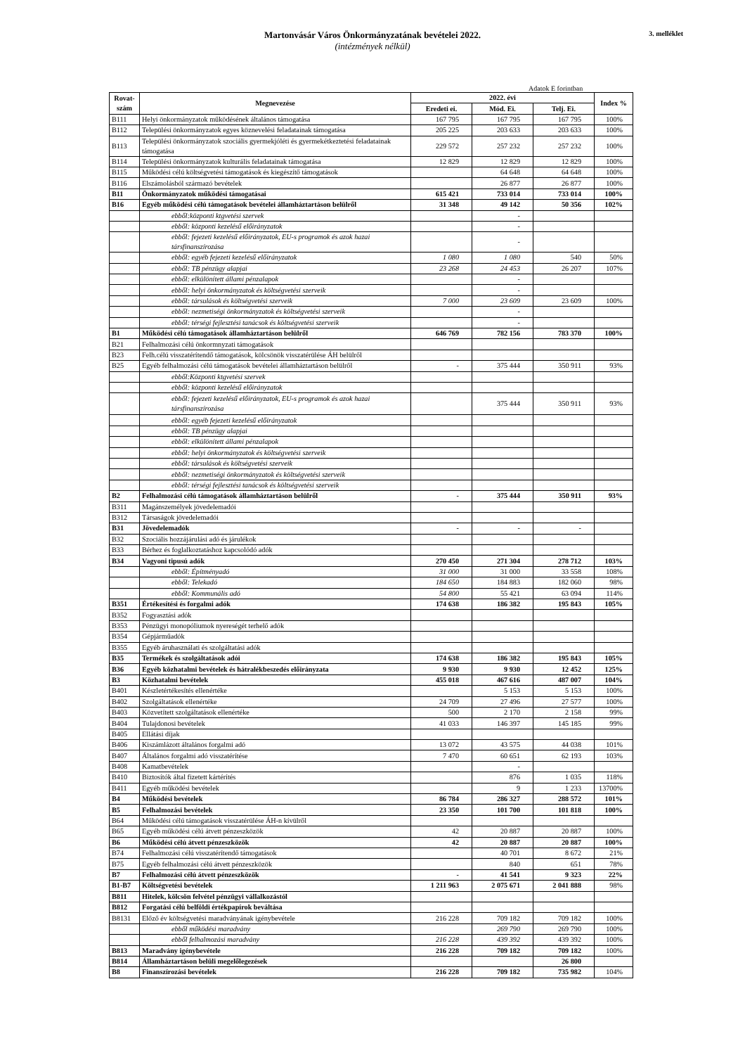Martonvásár Város Önkormányzatának bevételei 2022.
(intézmények nélkül)
3. melléklet
Adatok E forintban
| Rovat-szám | Megnevezése | 2022. évi | | | Index % |
| --- | --- | --- | --- | --- | --- |
| | | Eredeti ei. | Mód. Ei. | Telj. Ei. | |
| B111 | Helyi önkormányzatok működésének általános támogatása | 167 795 | 167 795 | 167 795 | 100% |
| B112 | Települési önkormányzatok egyes köznevelési feladatainak támogatása | 205 225 | 203 633 | 203 633 | 100% |
| B113 | Települési önkormányzatok szociális gyermekjóléti és gyermekétkeztetési feladatainak támogatása | 229 572 | 257 232 | 257 232 | 100% |
| B114 | Települési önkormányzatok kulturális feladatainak támogatása | 12 829 | 12 829 | 12 829 | 100% |
| B115 | Működési célú költségvetési támogatások és kiegészítő támogatások | | 64 648 | 64 648 | 100% |
| B116 | Elszámolásból származó bevételek | | 26 877 | 26 877 | 100% |
| B11 | Önkormányzatok működési támogatásai | 615 421 | 733 014 | 733 014 | 100% |
| B16 | Egyéb működési célú támogatások bevételei államháztartáson belülről | 31 348 | 49 142 | 50 356 | 102% |
| | ebből:központi ktgvetési szervek | | - | | |
| | ebből: központi kezelésű előirányzatok | | - | | |
| | ebből: fejezeti kezelésű előirányzatok, EU-s programok és azok hazai társfinanszírozása | | - | | |
| | ebből: egyéb fejezeti kezelésű előirányzatok | 1 080 | 1 080 | 540 | 50% |
| | ebből: TB pénzügy alapjai | 23 268 | 24 453 | 26 207 | 107% |
| | ebből: elkülönített állami pénzalapok | | - | | |
| | ebből: helyi önkormányzatok és költségvetési szerveik | | - | | |
| | ebből: társulások és költségvetési szerveik | 7 000 | 23 609 | 23 609 | 100% |
| | ebből: nezmetiségi önkormányzatok és költségvetési szerveik | | - | | |
| | ebből: térségi fejlesztési tanácsok és költségvetési szerveik | | - | | |
| B1 | Működési célú támogatások államháztartáson belülről | 646 769 | 782 156 | 783 370 | 100% |
| B21 | Felhalmozási célú önkormnyzati támogatások | | | | |
| B23 | Felh.célú visszatérítendő támogatások, kölcsönök visszatérülése ÁH belülről | | | | |
| B25 | Egyéb felhalmozási célú támogatások bevételei államháztartáson belülről | - | 375 444 | 350 911 | 93% |
| | ebből:Központi ktgvetési szervek | | | | |
| | ebből: központi kezelésű előirányzatok | | | | |
| | ebből: fejezeti kezelésű előirányzatok, EU-s programok és azok hazai társfinanszírozása | | 375 444 | 350 911 | 93% |
| | ebből: egyéb fejezeti kezelésű előirányzatok | | | | |
| | ebből: TB pénzügy alapjai | | | | |
| | ebből: elkülönített állami pénzalapok | | | | |
| | ebből: helyi önkormányzatok és költségvetési szerveik | | | | |
| | ebből: társulások és költségvetési szerveik | | | | |
| | ebből: nezmetiségi önkormányzatok és költségvetési szerveik | | | | |
| | ebből: térségi fejlesztési tanácsok és költségvetési szerveik | | | | |
| B2 | Felhalmozási célú támogatások államháztartáson belülről | - | 375 444 | 350 911 | 93% |
| B311 | Magánszemélyek jövedelemadói | | | | |
| B312 | Társaságok jövedelemadói | | | | |
| B31 | Jövedelemadók | - | - | - | |
| B32 | Szociális hozzájárulási adó és járulékok | | | | |
| B33 | Bérhez és foglalkoztatáshoz kapcsolódó adók | | | | |
| B34 | Vagyoni tipusú adók | 270 450 | 271 304 | 278 712 | 103% |
| | ebből: Építményadó | 31 000 | 31 000 | 33 558 | 108% |
| | ebből: Telekadó | 184 650 | 184 883 | 182 060 | 98% |
| | ebből: Kommunális adó | 54 800 | 55 421 | 63 094 | 114% |
| B351 | Értékesítési és forgalmi adók | 174 638 | 186 382 | 195 843 | 105% |
| B352 | Fogyasztási adók | | | | |
| B353 | Pénzügyi monopóliumok nyereségét terhelő adók | | | | |
| B354 | Gépjárműadók | | | | |
| B355 | Egyéb áruhasználati és szolgáltatási adók | | | | |
| B35 | Termékek és szolgáltatások adói | 174 638 | 186 382 | 195 843 | 105% |
| B36 | Egyéb közhatalmi bevételek és hátralékbeszedés előirányzata | 9 930 | 9 930 | 12 452 | 125% |
| B3 | Közhatalmi bevételek | 455 018 | 467 616 | 487 007 | 104% |
| B401 | Készletértékesítés ellenértéke | | 5 153 | 5 153 | 100% |
| B402 | Szolgáltatások ellenértéke | 24 709 | 27 496 | 27 577 | 100% |
| B403 | Közvetített szolgáltatások ellenértéke | 500 | 2 170 | 2 158 | 99% |
| B404 | Tulajdonosi bevételek | 41 033 | 146 397 | 145 185 | 99% |
| B405 | Ellátási díjak | | | | |
| B406 | Kiszámlázott általános forgalmi adó | 13 072 | 43 575 | 44 038 | 101% |
| B407 | Általános forgalmi adó visszatérítése | 7 470 | 60 651 | 62 193 | 103% |
| B408 | Kamatbevételek | | - | | |
| B410 | Biztosítók által fizetett kártérítés | | 876 | 1 035 | 118% |
| B411 | Egyéb működési bevételek | | 9 | 1 233 | 13700% |
| B4 | Működési bevételek | 86 784 | 286 327 | 288 572 | 101% |
| B5 | Felhalmozási bevételek | 23 350 | 101 700 | 101 818 | 100% |
| B64 | Működési célú támogatások visszatérülése ÁH-n kívülről | | | | |
| B65 | Egyéb működési célú átvett pénzeszközök | 42 | 20 887 | 20 887 | 100% |
| B6 | Működési célú átvett pénzeszközök | 42 | 20 887 | 20 887 | 100% |
| B74 | Felhalmozási célú visszatérítendő támogatások | | 40 701 | 8 672 | 21% |
| B75 | Egyéb felhalmozási célú átvett pénzeszközök | | 840 | 651 | 78% |
| B7 | Felhalmozási célú átvett pénzeszközök | - | 41 541 | 9 323 | 22% |
| B1-B7 | Költségvetési bevételek | 1 211 963 | 2 075 671 | 2 041 888 | 98% |
| B811 | Hitelek, kölcsön felvétel pénzügyi vállalkozástól | | | | |
| B812 | Forgatási célú belföldi értékpapírok beváltása | | | | |
| B8131 | Előző év költségvetési maradványának igénybevétele | 216 228 | 709 182 | 709 182 | 100% |
| | ebből működési maradvány | | 269 790 | 269 790 | 100% |
| | ebből felhalmozási maradvány | 216 228 | 439 392 | 439 392 | 100% |
| B813 | Maradvány igénybevétele | 216 228 | 709 182 | 709 182 | 100% |
| B814 | Államháztartáson belüli megelőlegezések | | | 26 800 | |
| B8 | Finanszírozási bevételek | 216 228 | 709 182 | 735 982 | 104% |